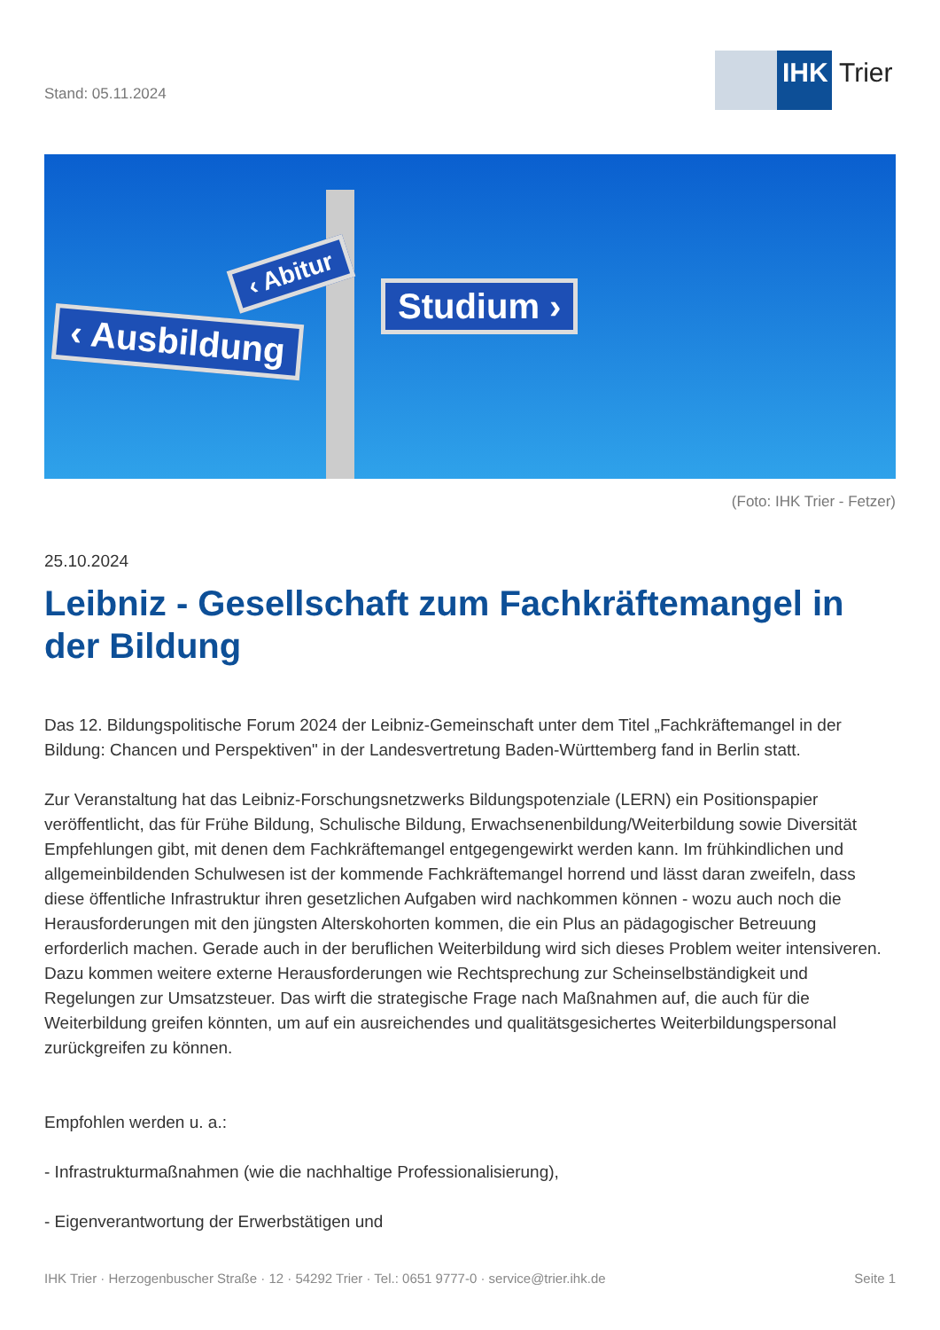Stand: 05.11.2024
IHK Trier
‹ Ausbildung
‹ Abitur
Studium ›
(Foto: IHK Trier - Fetzer)
25.10.2024
Leibniz - Gesellschaft zum Fachkräftemangel in der Bildung
Das 12. Bildungspolitische Forum 2024 der Leibniz-Gemeinschaft unter dem Titel „Fachkräftemangel in der Bildung: Chancen und Perspektiven" in der Landesvertretung Baden-Württemberg fand in Berlin statt.
Zur Veranstaltung hat das Leibniz-Forschungsnetzwerks Bildungspotenziale (LERN) ein Positionspapier veröffentlicht, das für Frühe Bildung, Schulische Bildung, Erwachsenenbildung/Weiterbildung sowie Diversität Empfehlungen gibt, mit denen dem Fachkräftemangel entgegengewirkt werden kann. Im frühkindlichen und allgemeinbildenden Schulwesen ist der kommende Fachkräftemangel horrend und lässt daran zweifeln, dass diese öffentliche Infrastruktur ihren gesetzlichen Aufgaben wird nachkommen können - wozu auch noch die Herausforderungen mit den jüngsten Alterskohorten kommen, die ein Plus an pädagogischer Betreuung erforderlich machen. Gerade auch in der beruflichen Weiterbildung wird sich dieses Problem weiter intensiveren. Dazu kommen weitere externe Herausforderungen wie Rechtsprechung zur Scheinselbständigkeit und Regelungen zur Umsatzsteuer. Das wirft die strategische Frage nach Maßnahmen auf, die auch für die Weiterbildung greifen könnten, um auf ein ausreichendes und qualitätsgesichertes Weiterbildungspersonal zurückgreifen zu können.
Empfohlen werden u. a.:
- Infrastrukturmaßnahmen (wie die nachhaltige Professionalisierung),
- Eigenverantwortung der Erwerbstätigen und
IHK Trier · Herzogenbuscher Straße · 12 · 54292 Trier · Tel.: 0651 9777-0 · service@trier.ihk.de Seite 1